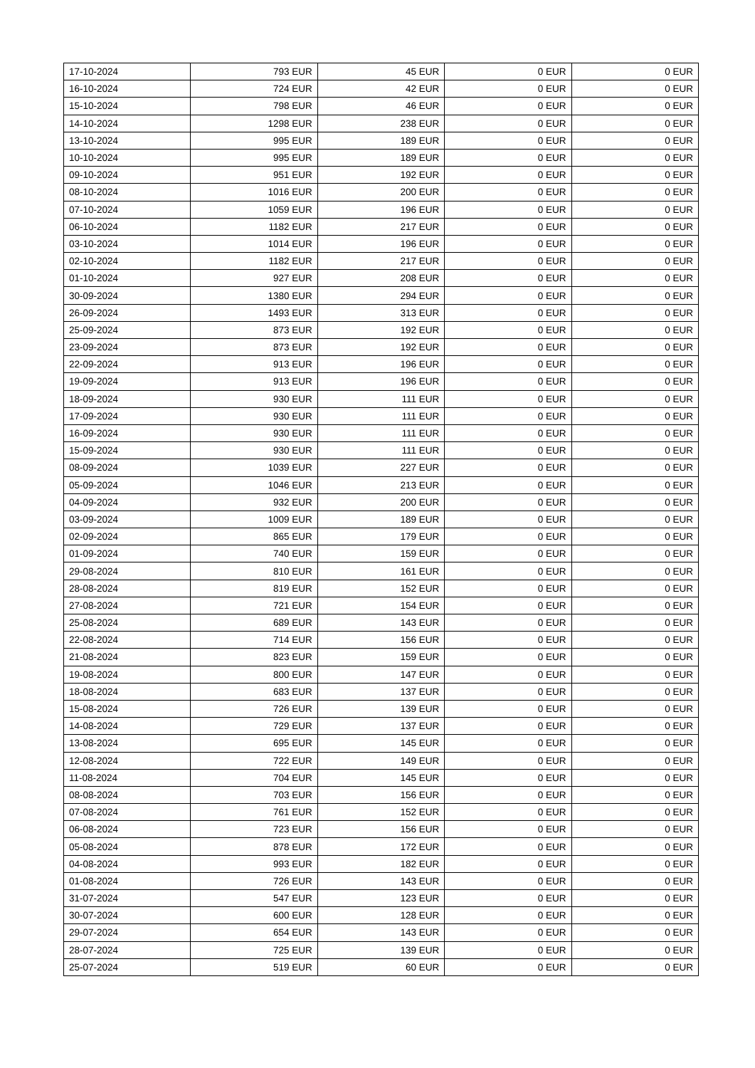| 17-10-2024 | 793 EUR | 45 EUR | 0 EUR | 0 EUR |
| 16-10-2024 | 724 EUR | 42 EUR | 0 EUR | 0 EUR |
| 15-10-2024 | 798 EUR | 46 EUR | 0 EUR | 0 EUR |
| 14-10-2024 | 1298 EUR | 238 EUR | 0 EUR | 0 EUR |
| 13-10-2024 | 995 EUR | 189 EUR | 0 EUR | 0 EUR |
| 10-10-2024 | 995 EUR | 189 EUR | 0 EUR | 0 EUR |
| 09-10-2024 | 951 EUR | 192 EUR | 0 EUR | 0 EUR |
| 08-10-2024 | 1016 EUR | 200 EUR | 0 EUR | 0 EUR |
| 07-10-2024 | 1059 EUR | 196 EUR | 0 EUR | 0 EUR |
| 06-10-2024 | 1182 EUR | 217 EUR | 0 EUR | 0 EUR |
| 03-10-2024 | 1014 EUR | 196 EUR | 0 EUR | 0 EUR |
| 02-10-2024 | 1182 EUR | 217 EUR | 0 EUR | 0 EUR |
| 01-10-2024 | 927 EUR | 208 EUR | 0 EUR | 0 EUR |
| 30-09-2024 | 1380 EUR | 294 EUR | 0 EUR | 0 EUR |
| 26-09-2024 | 1493 EUR | 313 EUR | 0 EUR | 0 EUR |
| 25-09-2024 | 873 EUR | 192 EUR | 0 EUR | 0 EUR |
| 23-09-2024 | 873 EUR | 192 EUR | 0 EUR | 0 EUR |
| 22-09-2024 | 913 EUR | 196 EUR | 0 EUR | 0 EUR |
| 19-09-2024 | 913 EUR | 196 EUR | 0 EUR | 0 EUR |
| 18-09-2024 | 930 EUR | 111 EUR | 0 EUR | 0 EUR |
| 17-09-2024 | 930 EUR | 111 EUR | 0 EUR | 0 EUR |
| 16-09-2024 | 930 EUR | 111 EUR | 0 EUR | 0 EUR |
| 15-09-2024 | 930 EUR | 111 EUR | 0 EUR | 0 EUR |
| 08-09-2024 | 1039 EUR | 227 EUR | 0 EUR | 0 EUR |
| 05-09-2024 | 1046 EUR | 213 EUR | 0 EUR | 0 EUR |
| 04-09-2024 | 932 EUR | 200 EUR | 0 EUR | 0 EUR |
| 03-09-2024 | 1009 EUR | 189 EUR | 0 EUR | 0 EUR |
| 02-09-2024 | 865 EUR | 179 EUR | 0 EUR | 0 EUR |
| 01-09-2024 | 740 EUR | 159 EUR | 0 EUR | 0 EUR |
| 29-08-2024 | 810 EUR | 161 EUR | 0 EUR | 0 EUR |
| 28-08-2024 | 819 EUR | 152 EUR | 0 EUR | 0 EUR |
| 27-08-2024 | 721 EUR | 154 EUR | 0 EUR | 0 EUR |
| 25-08-2024 | 689 EUR | 143 EUR | 0 EUR | 0 EUR |
| 22-08-2024 | 714 EUR | 156 EUR | 0 EUR | 0 EUR |
| 21-08-2024 | 823 EUR | 159 EUR | 0 EUR | 0 EUR |
| 19-08-2024 | 800 EUR | 147 EUR | 0 EUR | 0 EUR |
| 18-08-2024 | 683 EUR | 137 EUR | 0 EUR | 0 EUR |
| 15-08-2024 | 726 EUR | 139 EUR | 0 EUR | 0 EUR |
| 14-08-2024 | 729 EUR | 137 EUR | 0 EUR | 0 EUR |
| 13-08-2024 | 695 EUR | 145 EUR | 0 EUR | 0 EUR |
| 12-08-2024 | 722 EUR | 149 EUR | 0 EUR | 0 EUR |
| 11-08-2024 | 704 EUR | 145 EUR | 0 EUR | 0 EUR |
| 08-08-2024 | 703 EUR | 156 EUR | 0 EUR | 0 EUR |
| 07-08-2024 | 761 EUR | 152 EUR | 0 EUR | 0 EUR |
| 06-08-2024 | 723 EUR | 156 EUR | 0 EUR | 0 EUR |
| 05-08-2024 | 878 EUR | 172 EUR | 0 EUR | 0 EUR |
| 04-08-2024 | 993 EUR | 182 EUR | 0 EUR | 0 EUR |
| 01-08-2024 | 726 EUR | 143 EUR | 0 EUR | 0 EUR |
| 31-07-2024 | 547 EUR | 123 EUR | 0 EUR | 0 EUR |
| 30-07-2024 | 600 EUR | 128 EUR | 0 EUR | 0 EUR |
| 29-07-2024 | 654 EUR | 143 EUR | 0 EUR | 0 EUR |
| 28-07-2024 | 725 EUR | 139 EUR | 0 EUR | 0 EUR |
| 25-07-2024 | 519 EUR | 60 EUR | 0 EUR | 0 EUR |